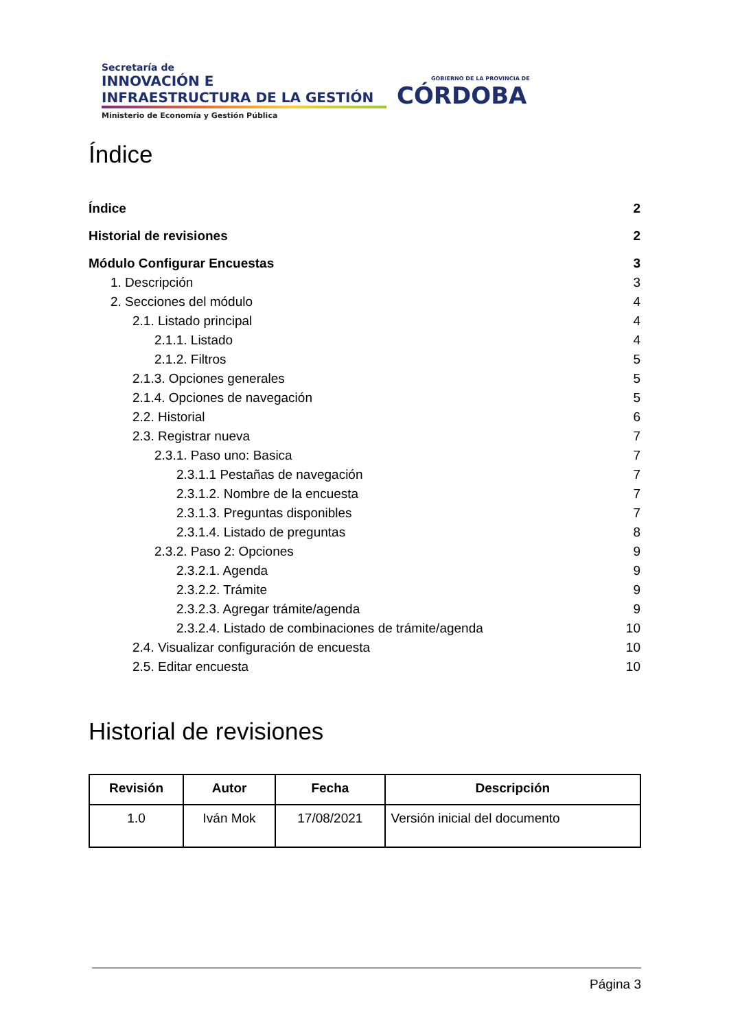Secretaría de
INNOVACIÓN E
INFRAESTRUCTURA DE LA GESTIÓN
Ministerio de Economía y Gestión Pública
GOBIERNO DE LA PROVINCIA DE
CÓRDOBA
Índice
Índice 2
Historial de revisiones 2
Módulo Configurar Encuestas 3
1. Descripción 3
2. Secciones del módulo 4
2.1. Listado principal 4
2.1.1. Listado 4
2.1.2. Filtros 5
2.1.3. Opciones generales 5
2.1.4. Opciones de navegación 5
2.2. Historial 6
2.3. Registrar nueva 7
2.3.1. Paso uno: Basica 7
2.3.1.1 Pestañas de navegación 7
2.3.1.2. Nombre de la encuesta 7
2.3.1.3. Preguntas disponibles 7
2.3.1.4. Listado de preguntas 8
2.3.2. Paso 2: Opciones 9
2.3.2.1. Agenda 9
2.3.2.2. Trámite 9
2.3.2.3. Agregar trámite/agenda 9
2.3.2.4. Listado de combinaciones de trámite/agenda 10
2.4. Visualizar configuración de encuesta 10
2.5. Editar encuesta 10
Historial de revisiones
| Revisión | Autor | Fecha | Descripción |
| --- | --- | --- | --- |
| 1.0 | Iván Mok | 17/08/2021 | Versión inicial del documento |
Página 3